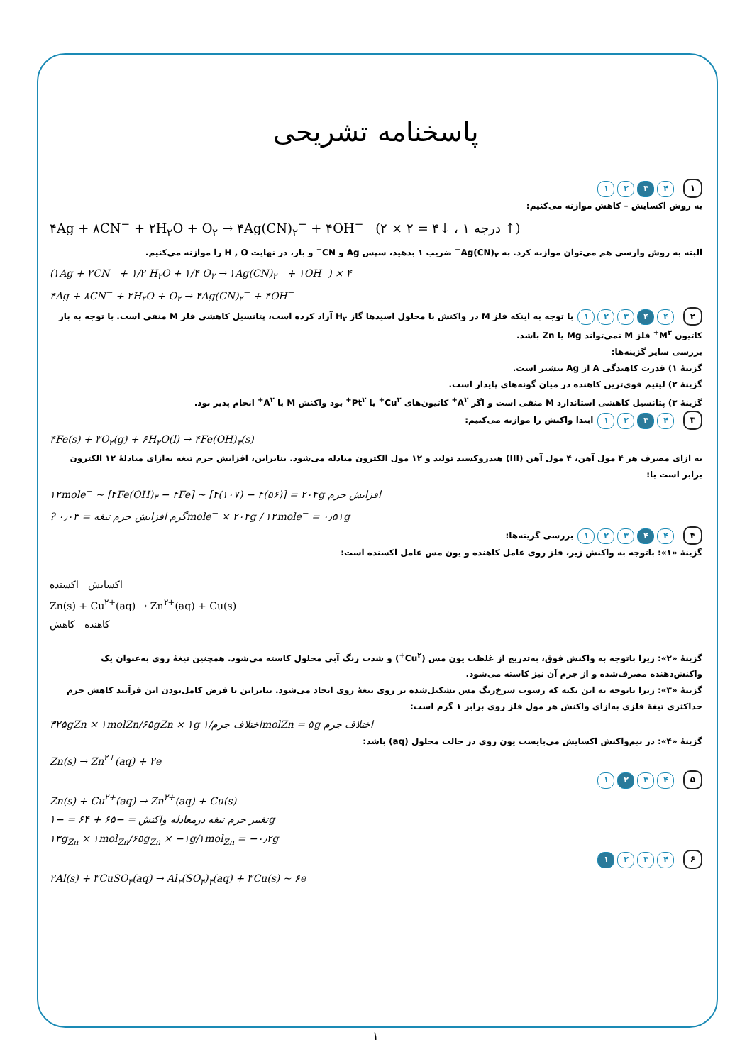پاسخنامه تشریحی
۱ ۴ ۳ ۲ ۱
به روش اکسایش – کاهش موازنه می‌کنیم:
۴Ag + ۸CN<sup>−</sup> + ۲H<sub>۲</sub>O + O<sub>۲</sub> → ۴Ag(CN)<sub>۲</sub><sup>−</sup> + ۴OH<sup>−</sup> (۲ × ۲ = ۴↓ ، ۱ درجه ↑)
البته به روش وارسی هم می‌توان موازنه کرد. به Ag(CN)<sub>۲</sub><sup>−</sup> ضریب ۱ بدهید، سپس Ag و CN<sup>−</sup> و بار، در نهایت H , O را موازنه می‌کنیم.
(۱Ag + ۲CN<sup>−</sup> + ۱/۲ H<sub>۲</sub>O + ۱/۴ O<sub>۲</sub> → ۱Ag(CN)<sub>۲</sub><sup>−</sup> + ۱OH<sup>−</sup>) × ۴
۴Ag + ۸CN<sup>−</sup> + ۲H<sub>۲</sub>O + O<sub>۲</sub> → ۴Ag(CN)<sub>۲</sub><sup>−</sup> + ۴OH<sup>−</sup>
۲ ۴ ۴ ۳ ۲ ۱ با توجه به اینکه فلز M در واکنش با محلول اسیدها گاز H<sub>۲</sub> آزاد کرده است، پتانسیل کاهشی فلز M منفی است. با توجه به بار کاتیون M<sup>۳+</sup> فلز M نمی‌تواند Mg یا Zn باشد.
بررسی سایر گزینه‌ها:
گزینهٔ ۱) قدرت کاهندگی A از Ag بیشتر است.
گزینهٔ ۲) لیتیم قوی‌ترین کاهنده در میان گونه‌های پایدار است.
گزینهٔ ۳) پتانسیل کاهشی استاندارد M منفی است و اگر A<sup>۲+</sup> کاتیون‌های Cu<sup>۲+</sup> یا Pt<sup>۲+</sup> بود واکنش M با A<sup>۲+</sup> انجام پذیر بود.
۳ ۴ ۳ ۲ ۱ ابتدا واکنش را موازنه می‌کنیم:
۴Fe(s) + ۳O<sub>۲</sub>(g) + ۶H<sub>۲</sub>O(l) → ۴Fe(OH)<sub>۳</sub>(s)
به ازای مصرف هر ۴ مول آهن، ۴ مول آهن (III) هیدروکسید تولید و ۱۲ مول الکترون مبادله می‌شود. بنابراین، افزایش جرم تیغه به‌ازای مبادلهٔ ۱۲ الکترون برابر است با:
۱۲mole<sup>−</sup> ~ [۴Fe(OH)<sub>۳</sub> − ۴Fe] ~ [۴(۱۰۷) − ۴(۵۶)] = ۲۰۴g افزایش جرم
? گرم افزایش جرم تیغه = ۰٫۰۳mole<sup>−</sup> × ۲۰۴g / ۱۲mole<sup>−</sup> = ۰٫۵۱g
۴ ۴ ۴ ۳ ۲ ۱ بررسی گزینه‌ها:
گزینهٔ «۱»: باتوجه به واکنش زیر، فلز روی عامل کاهنده و یون مس عامل اکسنده است:
اکسایش اکسنده
Zn(s) + Cu<sup>۲+</sup>(aq) → Zn<sup>۲+</sup>(aq) + Cu(s)
کاهنده کاهش
گزینهٔ «۲»: زیرا باتوجه به واکنش فوق، به‌تدریج از غلظت یون مس (Cu<sup>۲+</sup>) و شدت رنگ آبی محلول کاسته می‌شود. همچنین تیغهٔ روی به‌عنوان یک واکنش‌دهنده مصرف‌شده و از جرم آن نیز کاسته می‌شود.
گزینهٔ «۳»: زیرا باتوجه به این نکته که رسوب سرخ‌رنگ مس تشکیل‌شده بر روی تیغهٔ روی ایجاد می‌شود. بنابراین با فرض کامل‌بودن این فرآیند کاهش جرم حداکثری تیغهٔ فلزی به‌ازای واکنش هر مول فلز روی برابر ۱ گرم است:
۳۲۵gZn × ۱molZn/۶۵gZn × ۱g اختلاف جرم/۱molZn = ۵g اختلاف جرم
گزینهٔ «۴»: در نیم‌واکنش اکسایش می‌بایست یون روی در حالت محلول (aq) باشد:
Zn(s) → Zn<sup>۲+</sup>(aq) + ۲e<sup>−</sup>
۵ ۴ ۳ ۲ ۱
Zn(s) + Cu<sup>۲+</sup>(aq) → Zn<sup>۲+</sup>(aq) + Cu(s)
تغییر جرم تیغه درمعادله واکنش = −۶۵ + ۶۴ = −۱g
۱۳g<sub>Zn</sub> × ۱mol<sub>Zn</sub>/۶۵g<sub>Zn</sub> × −۱g/۱mol<sub>Zn</sub> = −۰٫۲g
۶ ۴ ۳ ۲ ۱
۲Al(s) + ۳CuSO<sub>۴</sub>(aq) → Al<sub>۲</sub>(SO<sub>۴</sub>)<sub>۳</sub>(aq) + ۳Cu(s) ~ ۶e
۱